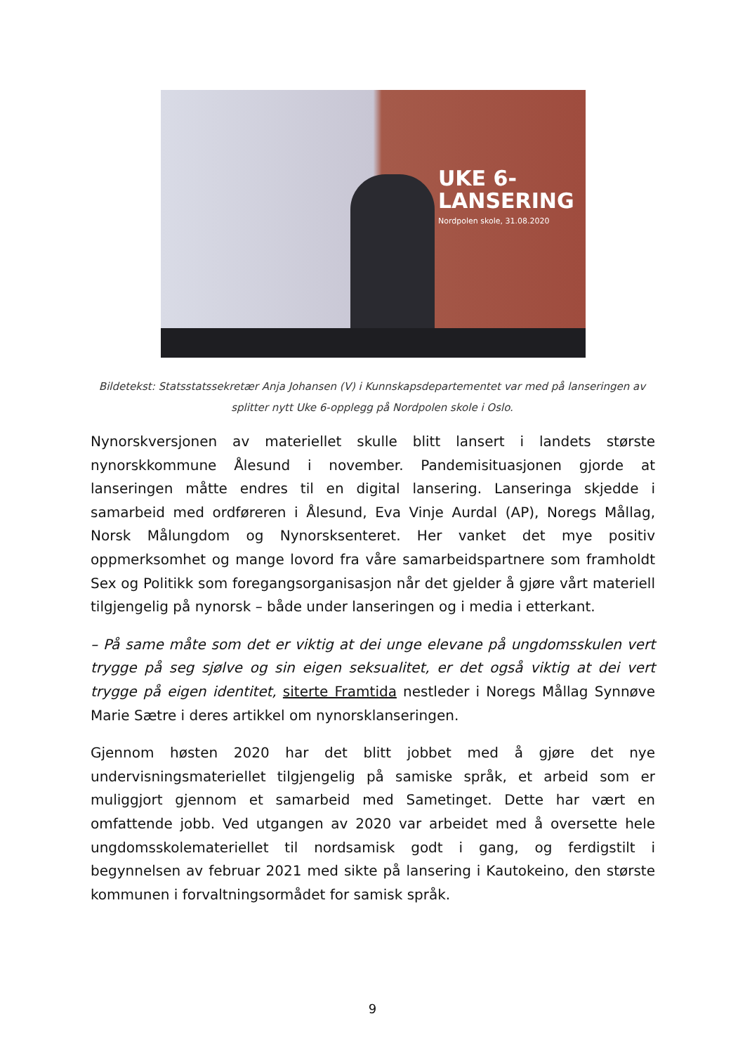UKE 6-
LANSERING
Nordpolen skole, 31.08.2020
Bildetekst: Statsstatssekretær Anja Johansen (V) i Kunnskapsdepartementet var med på lanseringen av splitter nytt Uke 6-opplegg på Nordpolen skole i Oslo.
Nynorskversjonen av materiellet skulle blitt lansert i landets største nynorskkommune Ålesund i november. Pandemisituasjonen gjorde at lanseringen måtte endres til en digital lansering. Lanseringa skjedde i samarbeid med ordføreren i Ålesund, Eva Vinje Aurdal (AP), Noregs Mållag, Norsk Målungdom og Nynorsksenteret. Her vanket det mye positiv oppmerksomhet og mange lovord fra våre samarbeidspartnere som framholdt Sex og Politikk som foregangsorganisasjon når det gjelder å gjøre vårt materiell tilgjengelig på nynorsk – både under lanseringen og i media i etterkant.
– På same måte som det er viktig at dei unge elevane på ungdomsskulen vert trygge på seg sjølve og sin eigen seksualitet, er det også viktig at dei vert trygge på eigen identitet, siterte Framtida nestleder i Noregs Mållag Synnøve Marie Sætre i deres artikkel om nynorsklanseringen.
Gjennom høsten 2020 har det blitt jobbet med å gjøre det nye undervisningsmateriellet tilgjengelig på samiske språk, et arbeid som er muliggjort gjennom et samarbeid med Sametinget. Dette har vært en omfattende jobb. Ved utgangen av 2020 var arbeidet med å oversette hele ungdomsskolemateriellet til nordsamisk godt i gang, og ferdigstilt i begynnelsen av februar 2021 med sikte på lansering i Kautokeino, den største kommunen i forvaltningsormådet for samisk språk.
9